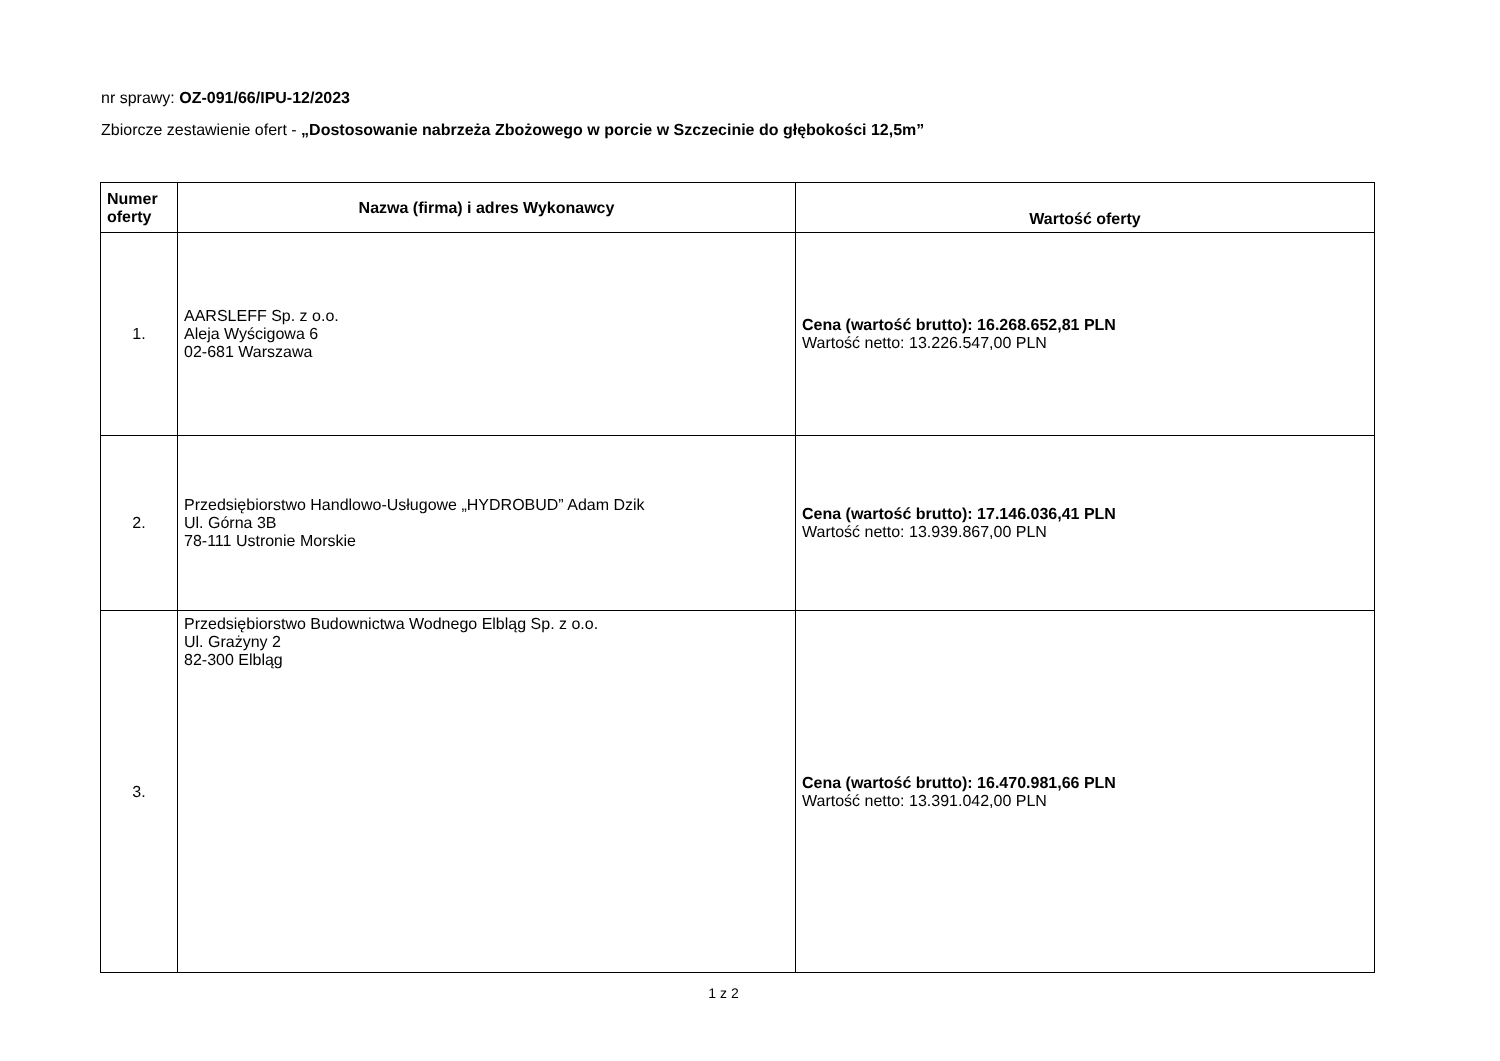nr sprawy: OZ-091/66/IPU-12/2023
Zbiorcze zestawienie ofert - „Dostosowanie nabrzeża Zbożowego w porcie w Szczecinie do głębokości 12,5m”
| Numer oferty | Nazwa (firma) i adres Wykonawcy | Wartość oferty |
| --- | --- | --- |
| 1. | AARSLEFF Sp. z o.o. Aleja Wyścigowa 6 02-681 Warszawa | Cena (wartość brutto): 16.268.652,81 PLN Wartość netto: 13.226.547,00 PLN |
| 2. | Przedsiębiorstwo Handlowo-Usługowe „HYDROBUD” Adam Dzik Ul. Górna 3B 78-111 Ustronie Morskie | Cena (wartość brutto): 17.146.036,41 PLN Wartość netto: 13.939.867,00 PLN |
| 3. | Przedsiębiorstwo Budownictwa Wodnego Elbląg Sp. z o.o. Ul. Grażyny 2 82-300 Elbląg | Cena (wartość brutto): 16.470.981,66 PLN Wartość netto: 13.391.042,00 PLN |
1 z 2